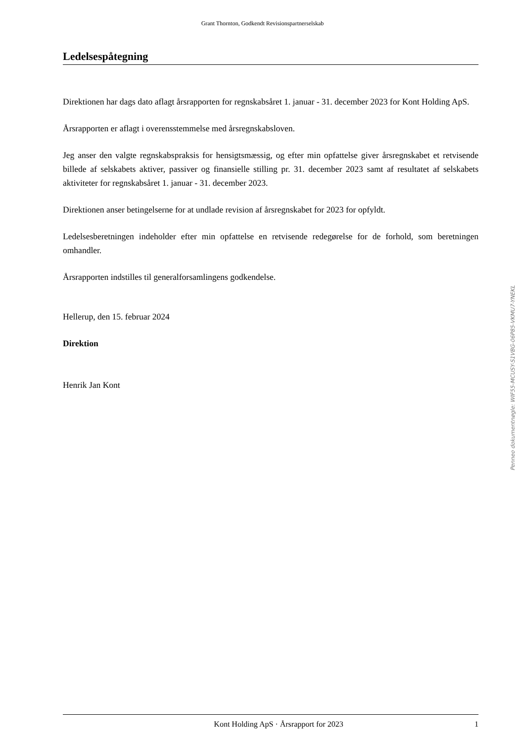Grant Thornton, Godkendt Revisionspartnerselskab
Ledelsespåtegning
Direktionen har dags dato aflagt årsrapporten for regnskabsåret 1. januar - 31. december 2023 for Kont Holding ApS.
Årsrapporten er aflagt i overensstemmelse med årsregnskabsloven.
Jeg anser den valgte regnskabspraksis for hensigtsmæssig, og efter min opfattelse giver årsregnskabet et retvisende billede af selskabets aktiver, passiver og finansielle stilling pr. 31. december 2023 samt af resultatet af selskabets aktiviteter for regnskabsåret 1. januar - 31. december 2023.
Direktionen anser betingelserne for at undlade revision af årsregnskabet for 2023 for opfyldt.
Ledelsesberetningen indeholder efter min opfattelse en retvisende redegørelse for de forhold, som beretningen omhandler.
Årsrapporten indstilles til generalforsamlingens godkendelse.
Hellerup, den 15. februar 2024
Direktion
Henrik Jan Kont
Penneo dokumentnøgle: WIF55-MCUSY-S1VBG-06P85-VKMU7-YNEKL
Kont Holding ApS · Årsrapport for 2023 1